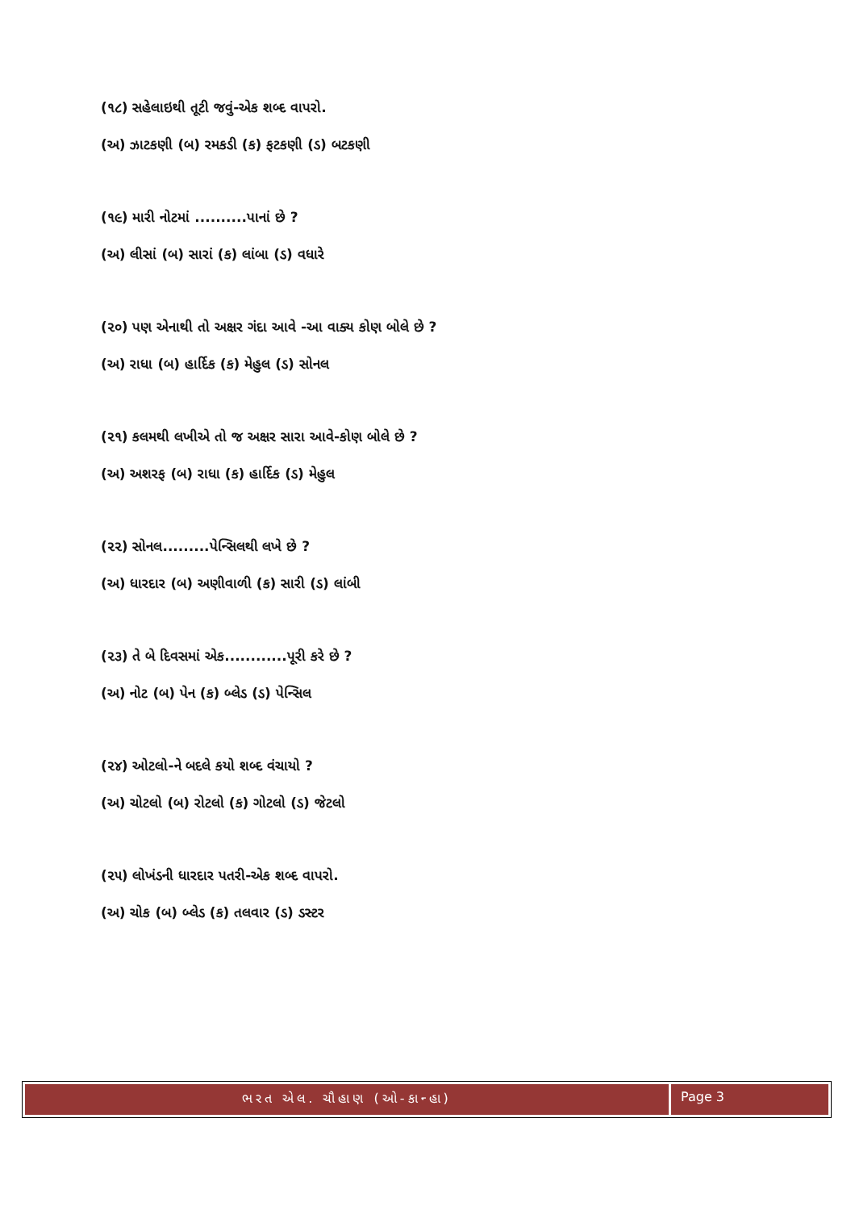(૧૮) સહેલાઇથી તૂટી જવું-એક શબ્દ વાપરો.
(અ) ઝાટકણી (બ) રમકડી (ક) ફટકણી (ડ) બટકણી
(૧૯) મારી નોટમાં ..........પાનાં છે ?
(અ) લીસાં (બ) સારાં (ક) લાંબા (ડ) વધારે
(૨૦) પણ એનાથી તો અક્ષર ગંદા આવે -આ વાક્ય કોણ બોલે છે ?
(અ) રાધા (બ) હાર્દિક (ક) મેહુલ (ડ) સોનલ
(૨૧) કલમથી લખીએ તો જ અક્ષર સારા આવે-કોણ બોલે છે ?
(અ) અશરફ (બ) રાધા (ક) હાર્દિક (ડ) મેહુલ
(૨૨) સોનલ.........પેન્સિલથી લખે છે ?
(અ) ધારદાર (બ) અણીવાળી (ક) સારી (ડ) લાંબી
(૨૩) તે બે દિવસમાં એક............પૂરી કરે છે ?
(અ) નોટ (બ) પેન (ક) બ્લેડ (ડ) પેન્સિલ
(૨૪) ઓટલો-ને બદલે કયો શબ્દ વંચાયો ?
(અ) ચોટલો (બ) રોટલો (ક) ગોટલો (ડ) જેટલો
(૨૫) લોખંડની ધારદાર પતરી-એક શબ્દ વાપરો.
(અ) ચોક (બ) બ્લેડ (ક) તલવાર (ડ) ડસ્ટર
ભરત એલ. ચૌહાણ (ઓ-કાન્હા)
Page 3